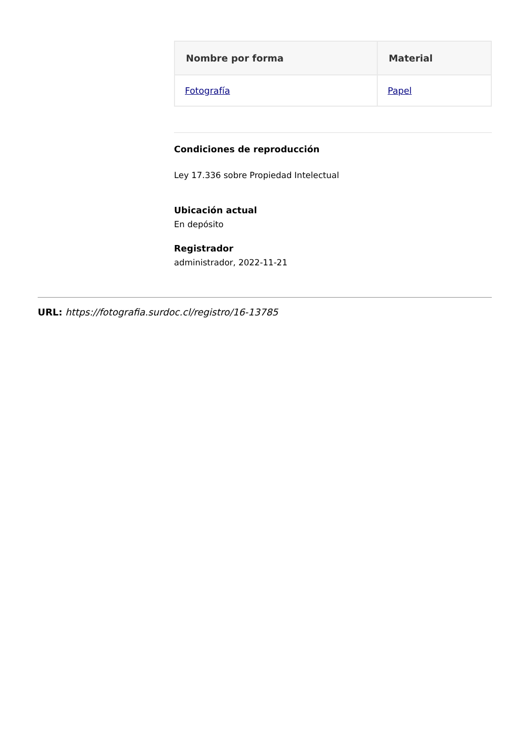| Nombre por forma | Material |
| --- | --- |
| Fotografía | Papel |
Condiciones de reproducción
Ley 17.336 sobre Propiedad Intelectual
Ubicación actual
En depósito
Registrador
administrador, 2022-11-21
URL: https://fotografia.surdoc.cl/registro/16-13785